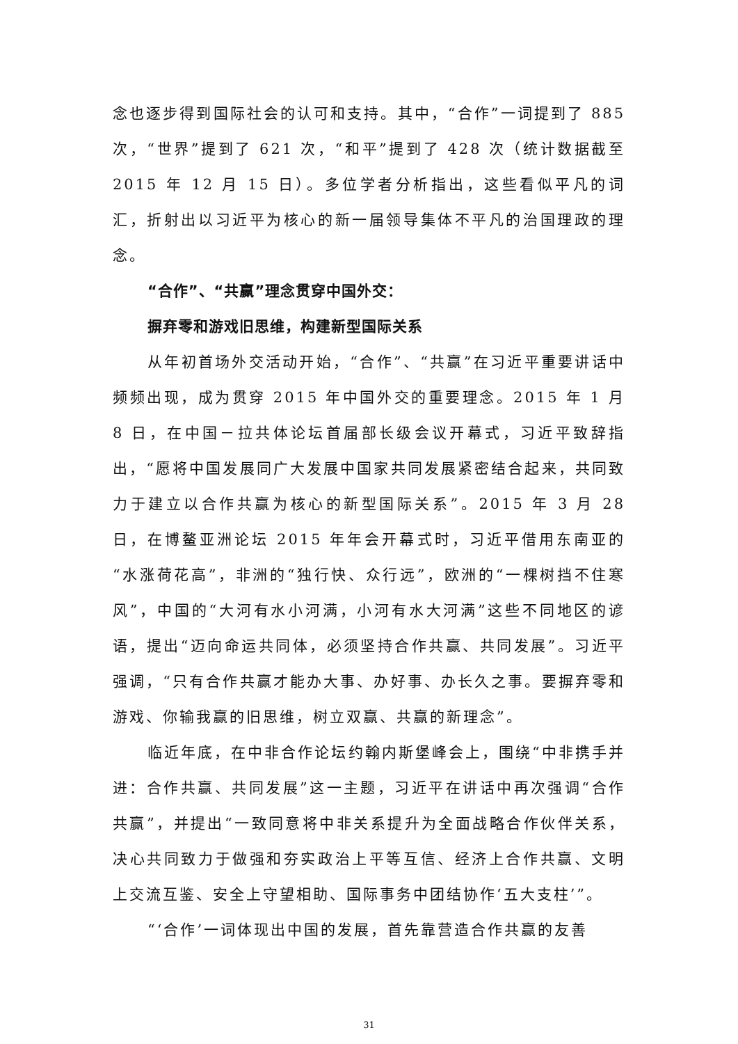念也逐步得到国际社会的认可和支持。其中，“合作”一词提到了 885 次，“世界”提到了 621 次，“和平”提到了 428 次（统计数据截至 2015 年 12 月 15 日）。多位学者分析指出，这些看似平凡的词汇，折射出以习近平为核心的新一届领导集体不平凡的治国理政的理念。
“合作”、“共赢”理念贯穿中国外交：
摒弃零和游戏旧思维，构建新型国际关系
从年初首场外交活动开始，“合作”、“共赢”在习近平重要讲话中频频出现，成为贯穿 2015 年中国外交的重要理念。2015 年 1 月 8 日，在中国－拉共体论坛首届部长级会议开幕式，习近平致辞指出，“愿将中国发展同广大发展中国家共同发展紧密结合起来，共同致力于建立以合作共赢为核心的新型国际关系”。2015 年 3 月 28 日，在博鳌亚洲论坛 2015 年年会开幕式时，习近平借用东南亚的“水涨荷花高”，非洲的“独行快、众行远”，欧洲的“一棵树挡不住寒风”，中国的“大河有水小河满，小河有水大河满”这些不同地区的谚语，提出“迈向命运共同体，必须坚持合作共赢、共同发展”。习近平强调，“只有合作共赢才能办大事、办好事、办长久之事。要摒弃零和游戏、你输我赢的旧思维，树立双赢、共赢的新理念”。
临近年底，在中非合作论坛约翰内斯堡峰会上，围绕“中非携手并进：合作共赢、共同发展”这一主题，习近平在讲话中再次强调“合作共赢”，并提出“一致同意将中非关系提升为全面战略合作伙伴关系，决心共同致力于做强和夯实政治上平等互信、经济上合作共赢、文明上交流互鉴、安全上守望相助、国际事务中团结协作‘五大支柱’”。
“‘合作’一词体现出中国的发展，首先靠营造合作共赢的友善
31